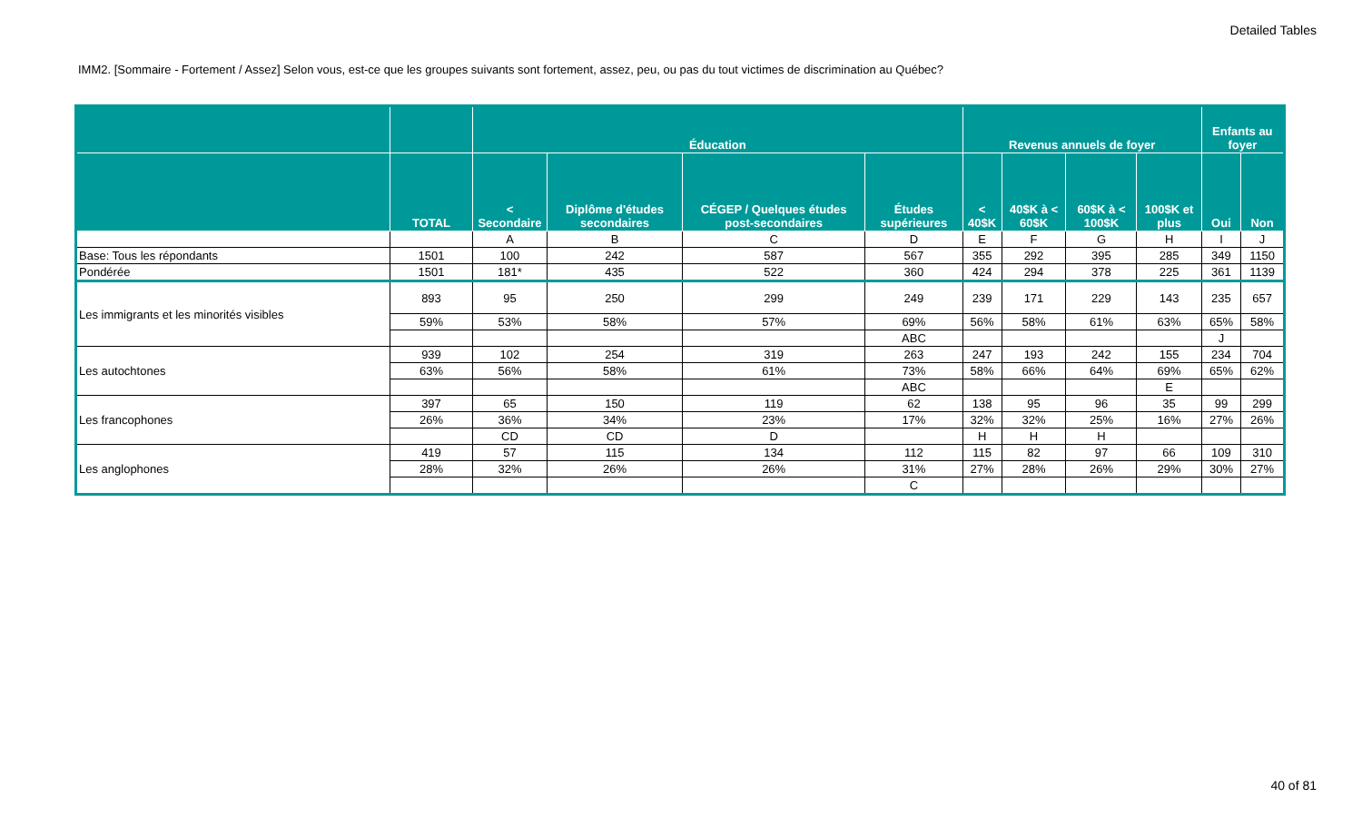Detailed Tables
IMM2. [Sommaire - Fortement / Assez] Selon vous, est-ce que les groupes suivants sont fortement, assez, peu, ou pas du tout victimes de discrimination au Québec?
| | | Éducation | | | | Revenus annuels de foyer | | | | Enfants au foyer | |
| --- | --- | --- | --- | --- | --- | --- | --- | --- | --- | --- | --- |
| | TOTAL | < Secondaire | Diplôme d'études secondaires | CÉGEP / Quelques études post-secondaires | Études supérieures | < 40$K | 40$K à < 60$K | 60$K à < 100$K | 100$K et plus | Oui | Non |
| | | A | B | C | D | E | F | G | H | I | J |
| Base: Tous les répondants | 1501 | 100 | 242 | 587 | 567 | 355 | 292 | 395 | 285 | 349 | 1150 |
| Pondérée | 1501 | 181* | 435 | 522 | 360 | 424 | 294 | 378 | 225 | 361 | 1139 |
| Les immigrants et les minorités visibles | 893 | 95 | 250 | 299 | 249 | 239 | 171 | 229 | 143 | 235 | 657 |
| | 59% | 53% | 58% | 57% | 69% | 56% | 58% | 61% | 63% | 65% | 58% |
| | | | | | ABC | | | | | J | |
| Les autochtones | 939 | 102 | 254 | 319 | 263 | 247 | 193 | 242 | 155 | 234 | 704 |
| | 63% | 56% | 58% | 61% | 73% | 58% | 66% | 64% | 69% | 65% | 62% |
| | | | | | ABC | | | | E | | |
| Les francophones | 397 | 65 | 150 | 119 | 62 | 138 | 95 | 96 | 35 | 99 | 299 |
| | 26% | 36% | 34% | 23% | 17% | 32% | 32% | 25% | 16% | 27% | 26% |
| | | CD | CD | D | | H | H | H | | | |
| Les anglophones | 419 | 57 | 115 | 134 | 112 | 115 | 82 | 97 | 66 | 109 | 310 |
| | 28% | 32% | 26% | 26% | 31% | 27% | 28% | 26% | 29% | 30% | 27% |
| | | | | | C | | | | | | |
40 of 81